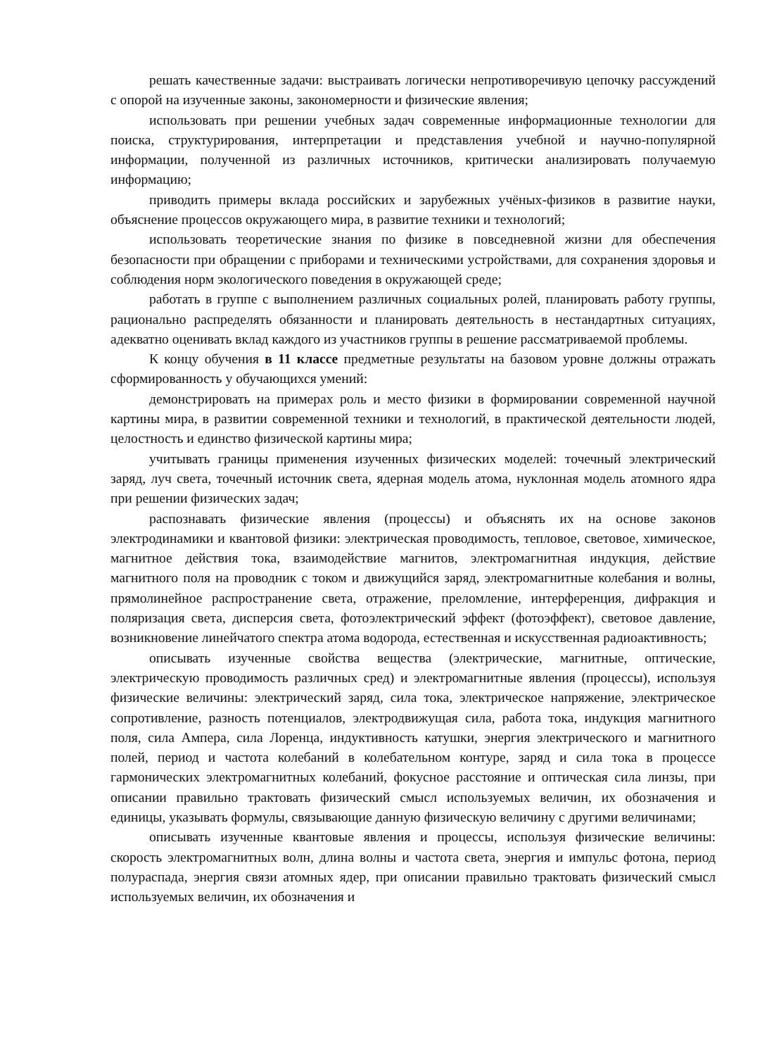решать качественные задачи: выстраивать логически непротиворечивую цепочку рассуждений с опорой на изученные законы, закономерности и физические явления;
использовать при решении учебных задач современные информационные технологии для поиска, структурирования, интерпретации и представления учебной и научно-популярной информации, полученной из различных источников, критически анализировать получаемую информацию;
приводить примеры вклада российских и зарубежных учёных-физиков в развитие науки, объяснение процессов окружающего мира, в развитие техники и технологий;
использовать теоретические знания по физике в повседневной жизни для обеспечения безопасности при обращении с приборами и техническими устройствами, для сохранения здоровья и соблюдения норм экологического поведения в окружающей среде;
работать в группе с выполнением различных социальных ролей, планировать работу группы, рационально распределять обязанности и планировать деятельность в нестандартных ситуациях, адекватно оценивать вклад каждого из участников группы в решение рассматриваемой проблемы.
К концу обучения в 11 классе предметные результаты на базовом уровне должны отражать сформированность у обучающихся умений:
демонстрировать на примерах роль и место физики в формировании современной научной картины мира, в развитии современной техники и технологий, в практической деятельности людей, целостность и единство физической картины мира;
учитывать границы применения изученных физических моделей: точечный электрический заряд, луч света, точечный источник света, ядерная модель атома, нуклонная модель атомного ядра при решении физических задач;
распознавать физические явления (процессы) и объяснять их на основе законов электродинамики и квантовой физики: электрическая проводимость, тепловое, световое, химическое, магнитное действия тока, взаимодействие магнитов, электромагнитная индукция, действие магнитного поля на проводник с током и движущийся заряд, электромагнитные колебания и волны, прямолинейное распространение света, отражение, преломление, интерференция, дифракция и поляризация света, дисперсия света, фотоэлектрический эффект (фотоэффект), световое давление, возникновение линейчатого спектра атома водорода, естественная и искусственная радиоактивность;
описывать изученные свойства вещества (электрические, магнитные, оптические, электрическую проводимость различных сред) и электромагнитные явления (процессы), используя физические величины: электрический заряд, сила тока, электрическое напряжение, электрическое сопротивление, разность потенциалов, электродвижущая сила, работа тока, индукция магнитного поля, сила Ампера, сила Лоренца, индуктивность катушки, энергия электрического и магнитного полей, период и частота колебаний в колебательном контуре, заряд и сила тока в процессе гармонических электромагнитных колебаний, фокусное расстояние и оптическая сила линзы, при описании правильно трактовать физический смысл используемых величин, их обозначения и единицы, указывать формулы, связывающие данную физическую величину с другими величинами;
описывать изученные квантовые явления и процессы, используя физические величины: скорость электромагнитных волн, длина волны и частота света, энергия и импульс фотона, период полураспада, энергия связи атомных ядер, при описании правильно трактовать физический смысл используемых величин, их обозначения и